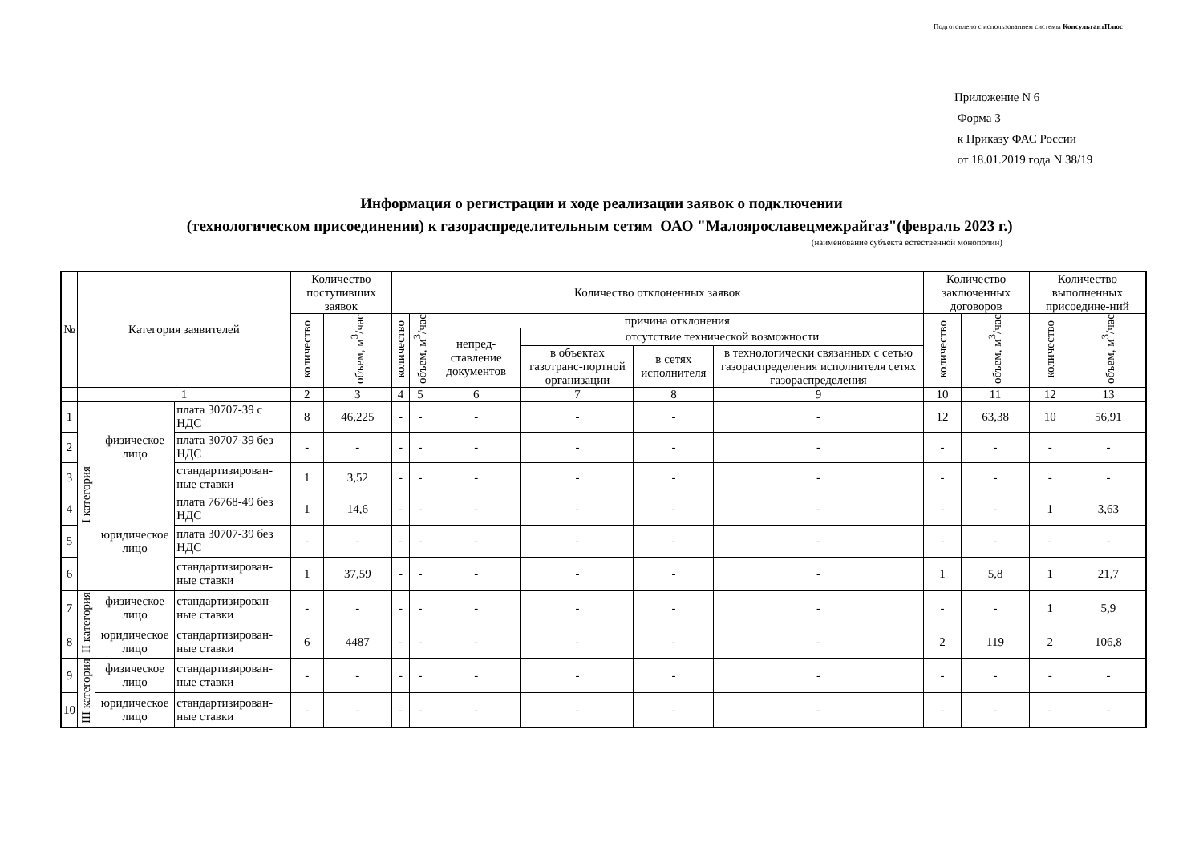Подготовлено с использованием системы КонсультантПлюс
Приложение N 6
Форма 3
к Приказу ФАС России
от 18.01.2019 года N 38/19
Информация о регистрации и ходе реализации заявок о подключении
(технологическом присоединении) к газораспределительным сетям ОАО "Малоярославецмежрайгаз"(февраль 2023 г.)
(наименование субъекта естественной монополии)
| № | Категория заявителей | | | Количество поступивших заявок | | Количество отклоненных заявок | | | | | | Количество заключенных договоров | | Количество выполненных присоедине-ний | |
| --- | --- | --- | --- | --- | --- | --- | --- | --- | --- | --- | --- | --- | --- | --- | --- |
| | | | | количество | объем, м<sup>3</sup>/час | количество | объем, м<sup>3</sup>/час | причина отклонения | | | | количество | объем, м<sup>3</sup>/час | количество | объем, м<sup>3</sup>/час |
| | | | | | | | | непред-ставление документов | отсутствие технической возможности | | | | | | |
| | | | | | | | | | в объектах газотранс-портной организации | в сетях исполнителя | в технологически связанных с сетью газораспределения исполнителя сетях газораспределения | | | | |
| | 1 | | | 2 | 3 | 4 | 5 | 6 | 7 | 8 | 9 | 10 | 11 | 12 | 13 |
| 1 | I категория | физическое лицо | плата 30707-39 с НДС | 8 | 46,225 | - | - | - | - | - | - | 12 | 63,38 | 10 | 56,91 |
| 2 | | | плата 30707-39 без НДС | - | - | - | - | - | - | - | - | - | - | - | - |
| 3 | | | стандартизирован-ные ставки | 1 | 3,52 | - | - | - | - | - | - | - | - | - | - |
| 4 | | юридическое лицо | плата 76768-49 без НДС | 1 | 14,6 | - | - | - | - | - | - | - | - | 1 | 3,63 |
| 5 | | | плата 30707-39 без НДС | - | - | - | - | - | - | - | - | - | - | - | - |
| 6 | | | стандартизирован-ные ставки | 1 | 37,59 | - | - | - | - | - | - | 1 | 5,8 | 1 | 21,7 |
| 7 | II категория | физическое лицо | стандартизирован-ные ставки | - | - | - | - | - | - | - | - | - | - | 1 | 5,9 |
| 8 | | юридическое лицо | стандартизирован-ные ставки | 6 | 4487 | - | - | - | - | - | - | 2 | 119 | 2 | 106,8 |
| 9 | III категория | физическое лицо | стандартизирован-ные ставки | - | - | - | - | - | - | - | - | - | - | - | - |
| 10 | | юридическое лицо | стандартизирован-ные ставки | - | - | - | - | - | - | - | - | - | - | - | - |